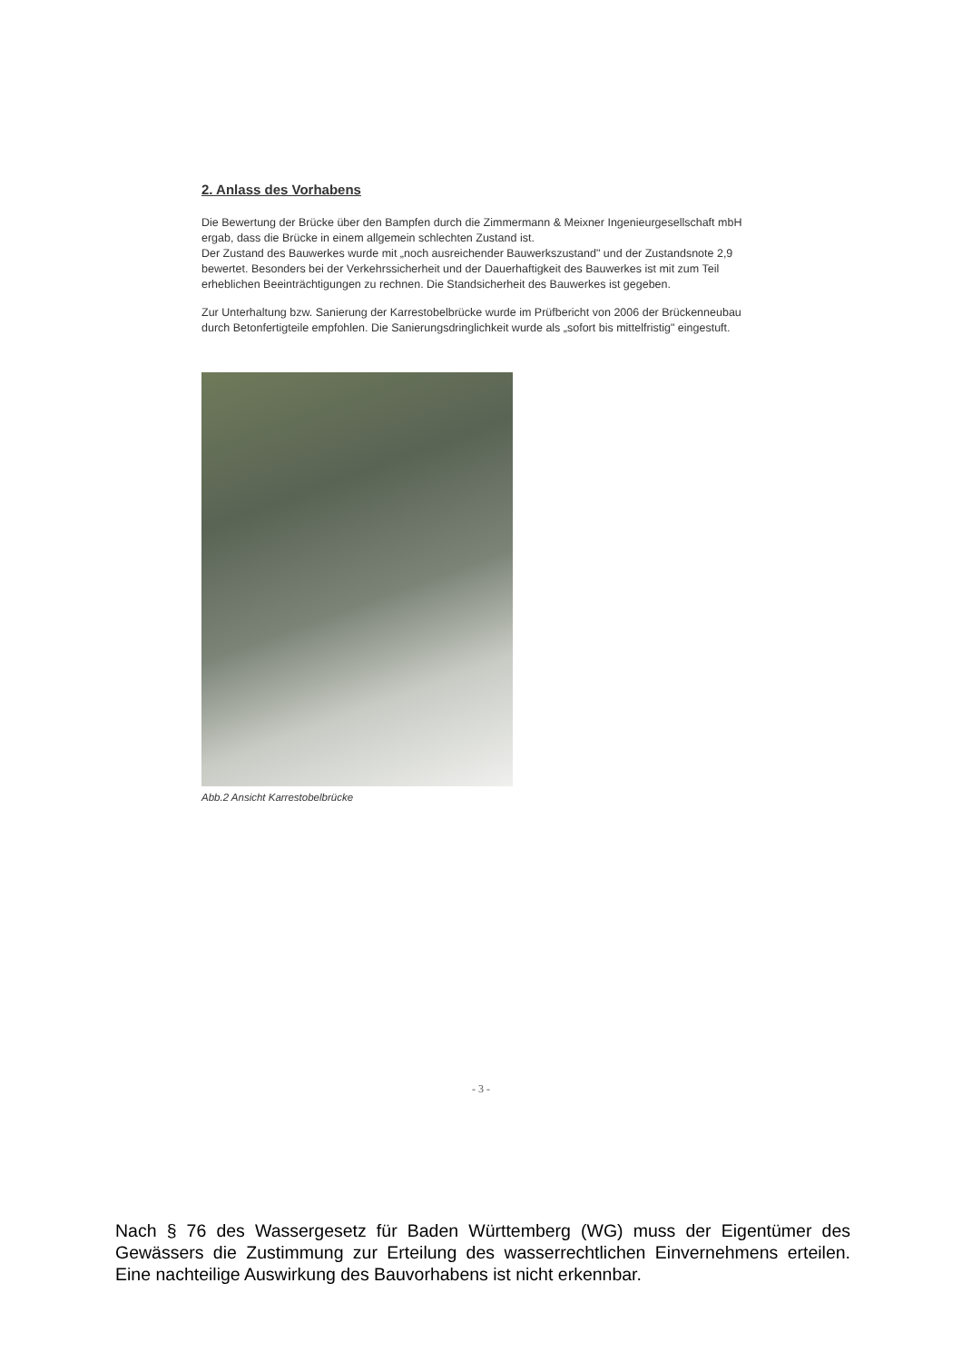2. Anlass des Vorhabens
Die Bewertung der Brücke über den Bampfen durch die Zimmermann & Meixner Ingenieurgesellschaft mbH ergab, dass die Brücke in einem allgemein schlechten Zustand ist.
Der Zustand des Bauwerkes wurde mit „noch ausreichender Bauwerkszustand" und der Zustandsnote 2,9 bewertet. Besonders bei der Verkehrssicherheit und der Dauerhaftigkeit des Bauwerkes ist mit zum Teil erheblichen Beeinträchtigungen zu rechnen. Die Standsicherheit des Bauwerkes ist gegeben.
Zur Unterhaltung bzw. Sanierung der Karrestobelbrücke wurde im Prüfbericht von 2006 der Brückenneubau durch Betonfertigteile empfohlen. Die Sanierungsdringlichkeit wurde als „sofort bis mittelfristig" eingestuft.
Abb.2 Ansicht Karrestobelbrücke
- 3 -
Nach § 76 des Wassergesetz für Baden Württemberg (WG) muss der Eigentümer des Gewässers die Zustimmung zur Erteilung des wasserrechtlichen Einvernehmens erteilen. Eine nachteilige Auswirkung des Bauvorhabens ist nicht erkennbar.